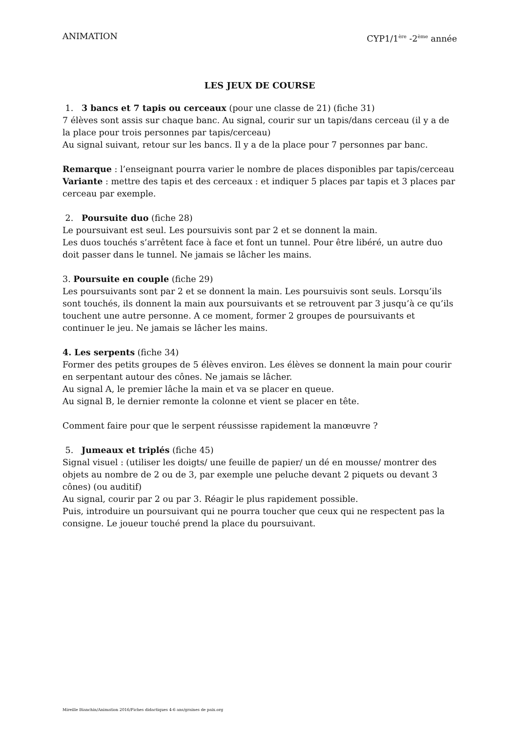ANIMATION CYP1/1<sup>ère</sup> -2<sup>ème</sup> année
LES JEUX DE COURSE
1. 3 bancs et 7 tapis ou cerceaux (pour une classe de 21) (fiche 31)
7 élèves sont assis sur chaque banc. Au signal, courir sur un tapis/dans cerceau (il y a de la place pour trois personnes par tapis/cerceau)
Au signal suivant, retour sur les bancs. Il y a de la place pour 7 personnes par banc.
Remarque : l’enseignant pourra varier le nombre de places disponibles par tapis/cerceau
Variante : mettre des tapis et des cerceaux : et indiquer 5 places par tapis et 3 places par cerceau par exemple.
2. Poursuite duo (fiche 28)
Le poursuivant est seul. Les poursuivis sont par 2 et se donnent la main.
Les duos touchés s’arrêtent face à face et font un tunnel. Pour être libéré, un autre duo doit passer dans le tunnel. Ne jamais se lâcher les mains.
3. Poursuite en couple (fiche 29)
Les poursuivants sont par 2 et se donnent la main. Les poursuivis sont seuls. Lorsqu’ils sont touchés, ils donnent la main aux poursuivants et se retrouvent par 3 jusqu’à ce qu’ils touchent une autre personne. A ce moment, former 2 groupes de poursuivants et continuer le jeu. Ne jamais se lâcher les mains.
4. Les serpents (fiche 34)
Former des petits groupes de 5 élèves environ. Les élèves se donnent la main pour courir en serpentant autour des cônes. Ne jamais se lâcher.
Au signal A, le premier lâche la main et va se placer en queue.
Au signal B, le dernier remonte la colonne et vient se placer en tête.
Comment faire pour que le serpent réussisse rapidement la manœuvre ?
5. Jumeaux et triplés (fiche 45)
Signal visuel : (utiliser les doigts/ une feuille de papier/ un dé en mousse/ montrer des objets au nombre de 2 ou de 3, par exemple une peluche devant 2 piquets ou devant 3 cônes) (ou auditif)
Au signal, courir par 2 ou par 3. Réagir le plus rapidement possible.
Puis, introduire un poursuivant qui ne pourra toucher que ceux qui ne respectent pas la consigne. Le joueur touché prend la place du poursuivant.
Mireille Bianchin/Animation 2016/Fiches didactiques 4-6 ans/graines de paix.org